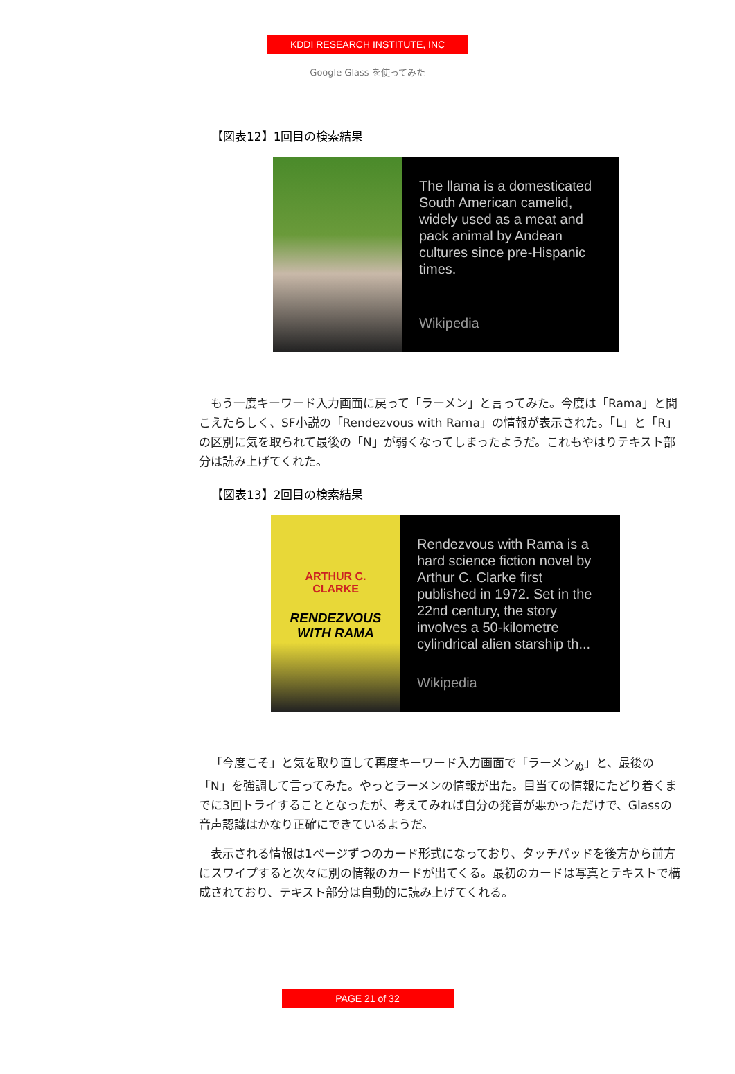KDDI RESEARCH INSTITUTE, INC
Google Glass を使ってみた
【図表12】1回目の検索結果
The llama is a domesticated South American camelid, widely used as a meat and pack animal by Andean cultures since pre-Hispanic times.
Wikipedia
もう一度キーワード入力画面に戻って「ラーメン」と言ってみた。今度は「Rama」と聞こえたらしく、SF小説の「Rendezvous with Rama」の情報が表示された。「L」と「R」の区別に気を取られて最後の「N」が弱くなってしまったようだ。これもやはりテキスト部分は読み上げてくれた。
【図表13】2回目の検索結果
ARTHUR C.
CLARKE
RENDEZVOUS
WITH RAMA
Rendezvous with Rama is a hard science fiction novel by Arthur C. Clarke first published in 1972. Set in the 22nd century, the story involves a 50-kilometre cylindrical alien starship th...
Wikipedia
「今度こそ」と気を取り直して再度キーワード入力画面で「ラーメン<sub>ぬ</sub>」と、最後の「N」を強調して言ってみた。やっとラーメンの情報が出た。目当ての情報にたどり着くまでに3回トライすることとなったが、考えてみれば自分の発音が悪かっただけで、Glassの音声認識はかなり正確にできているようだ。
表示される情報は1ページずつのカード形式になっており、タッチパッドを後方から前方にスワイプすると次々に別の情報のカードが出てくる。最初のカードは写真とテキストで構成されており、テキスト部分は自動的に読み上げてくれる。
PAGE 21 of 32